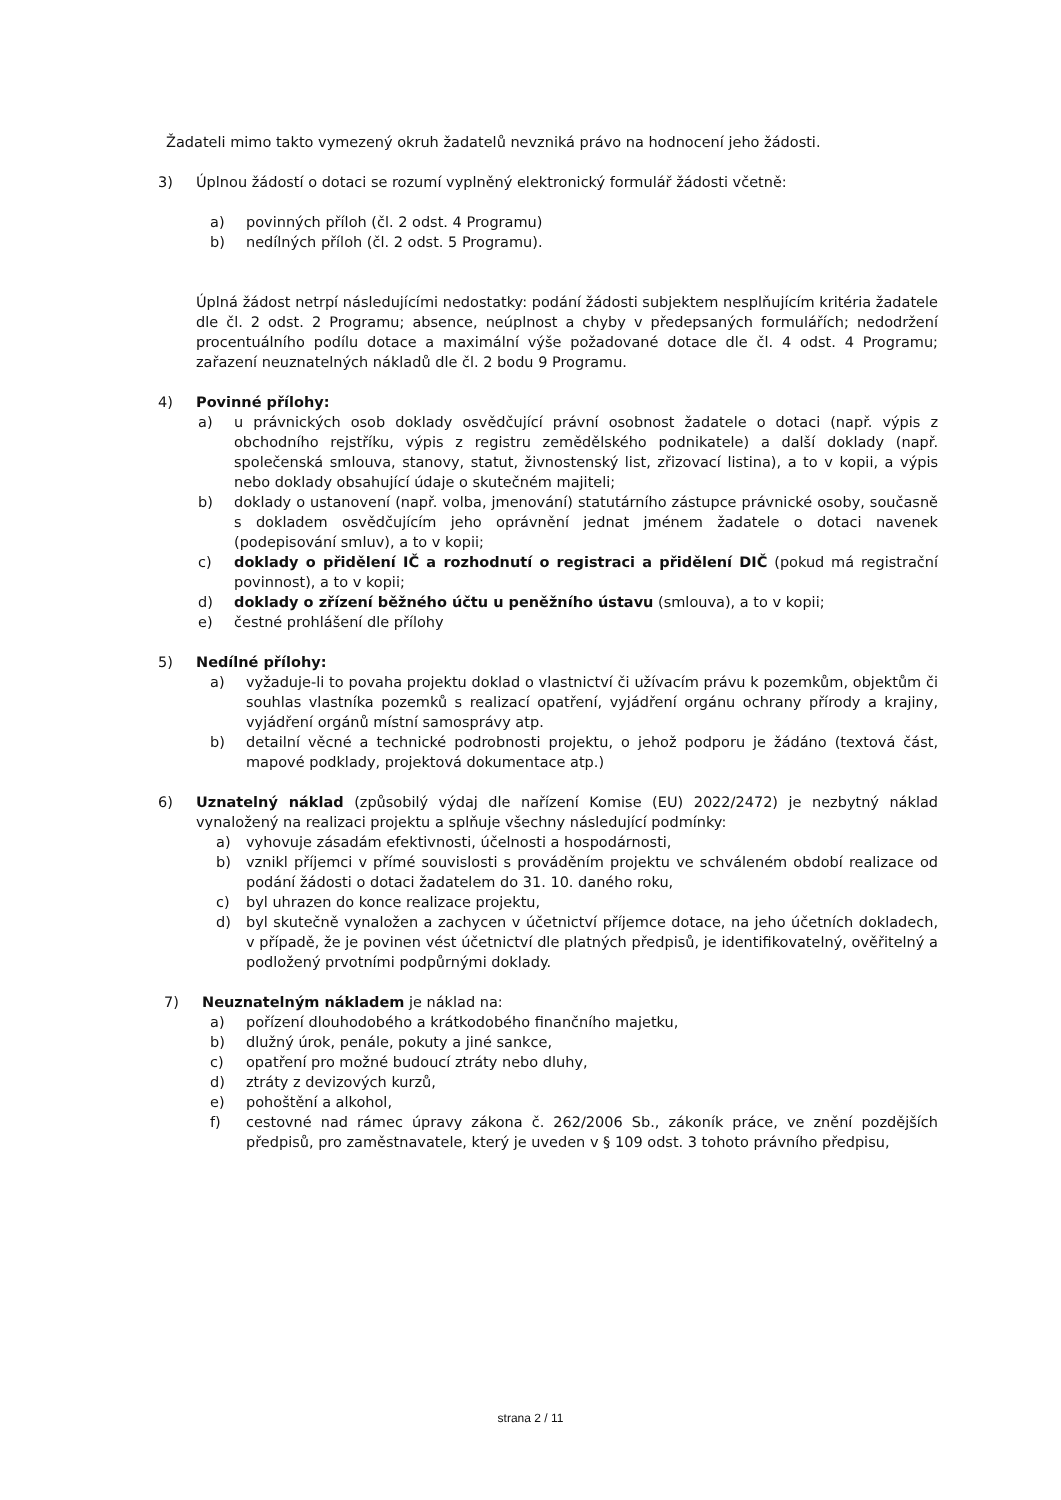Žadateli mimo takto vymezený okruh žadatelů nevzniká právo na hodnocení jeho žádosti.
3) Úplnou žádostí o dotaci se rozumí vyplněný elektronický formulář žádosti včetně:
a) povinných příloh (čl. 2 odst. 4 Programu)
b) nedílných příloh (čl. 2 odst. 5 Programu).
Úplná žádost netrpí následujícími nedostatky: podání žádosti subjektem nesplňujícím kritéria žadatele dle čl. 2 odst. 2 Programu; absence, neúplnost a chyby v předepsaných formulářích; nedodržení procentuálního podílu dotace a maximální výše požadované dotace dle čl. 4 odst. 4 Programu; zařazení neuznatelných nákladů dle čl. 2 bodu 9 Programu.
4) Povinné přílohy:
a) u právnických osob doklady osvědčující právní osobnost žadatele o dotaci (např. výpis z obchodního rejstříku, výpis z registru zemědělského podnikatele) a další doklady (např. společenská smlouva, stanovy, statut, živnostenský list, zřizovací listina), a to v kopii, a výpis nebo doklady obsahující údaje o skutečném majiteli;
b) doklady o ustanovení (např. volba, jmenování) statutárního zástupce právnické osoby, současně s dokladem osvědčujícím jeho oprávnění jednat jménem žadatele o dotaci navenek (podepisování smluv), a to v kopii;
c) doklady o přidělení IČ a rozhodnutí o registraci a přidělení DIČ (pokud má registrační povinnost), a to v kopii;
d) doklady o zřízení běžného účtu u peněžního ústavu (smlouva), a to v kopii;
e) čestné prohlášení dle přílohy
5) Nedílné přílohy:
a) vyžaduje-li to povaha projektu doklad o vlastnictví či užívacím právu k pozemkům, objektům či souhlas vlastníka pozemků s realizací opatření, vyjádření orgánu ochrany přírody a krajiny, vyjádření orgánů místní samosprávy atp.
b) detailní věcné a technické podrobnosti projektu, o jehož podporu je žádáno (textová část, mapové podklady, projektová dokumentace atp.)
6) Uznatelný náklad (způsobilý výdaj dle nařízení Komise (EU) 2022/2472) je nezbytný náklad vynaložený na realizaci projektu a splňuje všechny následující podmínky:
a) vyhovuje zásadám efektivnosti, účelnosti a hospodárnosti,
b) vznikl příjemci v přímé souvislosti s prováděním projektu ve schváleném období realizace od podání žádosti o dotaci žadatelem do 31. 10. daného roku,
c) byl uhrazen do konce realizace projektu,
d) byl skutečně vynaložen a zachycen v účetnictví příjemce dotace, na jeho účetních dokladech, v případě, že je povinen vést účetnictví dle platných předpisů, je identifikovatelný, ověřitelný a podložený prvotními podpůrnými doklady.
7) Neuznatelným nákladem je náklad na:
a) pořízení dlouhodobého a krátkodobého finančního majetku,
b) dlužný úrok, penále, pokuty a jiné sankce,
c) opatření pro možné budoucí ztráty nebo dluhy,
d) ztráty z devizových kurzů,
e) pohoštění a alkohol,
f) cestovné nad rámec úpravy zákona č. 262/2006 Sb., zákoník práce, ve znění pozdějších předpisů, pro zaměstnavatele, který je uveden v § 109 odst. 3 tohoto právního předpisu,
strana 2 / 11